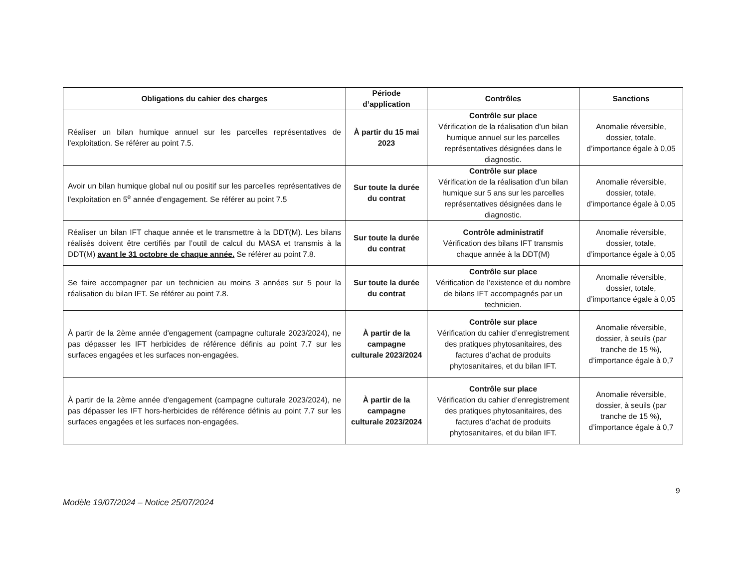| Obligations du cahier des charges | Période d’application | Contrôles | Sanctions |
| --- | --- | --- | --- |
| Réaliser un bilan humique annuel sur les parcelles représentatives de l'exploitation. Se référer au point 7.5. | À partir du 15 mai 2023 | Contrôle sur place Vérification de la réalisation d’un bilan humique annuel sur les parcelles représentatives désignées dans le diagnostic. | Anomalie réversible, dossier, totale, d’importance égale à 0,05 |
| Avoir un bilan humique global nul ou positif sur les parcelles représentatives de l'exploitation en 5<sup>e</sup> année d’engagement. Se référer au point 7.5 | Sur toute la durée du contrat | Contrôle sur place Vérification de la réalisation d’un bilan humique sur 5 ans sur les parcelles représentatives désignées dans le diagnostic. | Anomalie réversible, dossier, totale, d’importance égale à 0,05 |
| Réaliser un bilan IFT chaque année et le transmettre à la DDT(M). Les bilans réalisés doivent être certifiés par l’outil de calcul du MASA et transmis à la DDT(M) avant le 31 octobre de chaque année. Se référer au point 7.8. | Sur toute la durée du contrat | Contrôle administratif Vérification des bilans IFT transmis chaque année à la DDT(M) | Anomalie réversible, dossier, totale, d’importance égale à 0,05 |
| Se faire accompagner par un technicien au moins 3 années sur 5 pour la réalisation du bilan IFT. Se référer au point 7.8. | Sur toute la durée du contrat | Contrôle sur place Vérification de l’existence et du nombre de bilans IFT accompagnés par un technicien. | Anomalie réversible, dossier, totale, d’importance égale à 0,05 |
| À partir de la 2ème année d'engagement (campagne culturale 2023/2024), ne pas dépasser les IFT herbicides de référence définis au point 7.7 sur les surfaces engagées et les surfaces non-engagées. | À partir de la campagne culturale 2023/2024 | Contrôle sur place Vérification du cahier d’enregistrement des pratiques phytosanitaires, des factures d’achat de produits phytosanitaires, et du bilan IFT. | Anomalie réversible, dossier, à seuils (par tranche de 15 %), d’importance égale à 0,7 |
| À partir de la 2ème année d'engagement (campagne culturale 2023/2024), ne pas dépasser les IFT hors-herbicides de référence définis au point 7.7 sur les surfaces engagées et les surfaces non-engagées. | À partir de la campagne culturale 2023/2024 | Contrôle sur place Vérification du cahier d’enregistrement des pratiques phytosanitaires, des factures d’achat de produits phytosanitaires, et du bilan IFT. | Anomalie réversible, dossier, à seuils (par tranche de 15 %), d’importance égale à 0,7 |
9
Modèle 19/07/2024 – Notice 25/07/2024